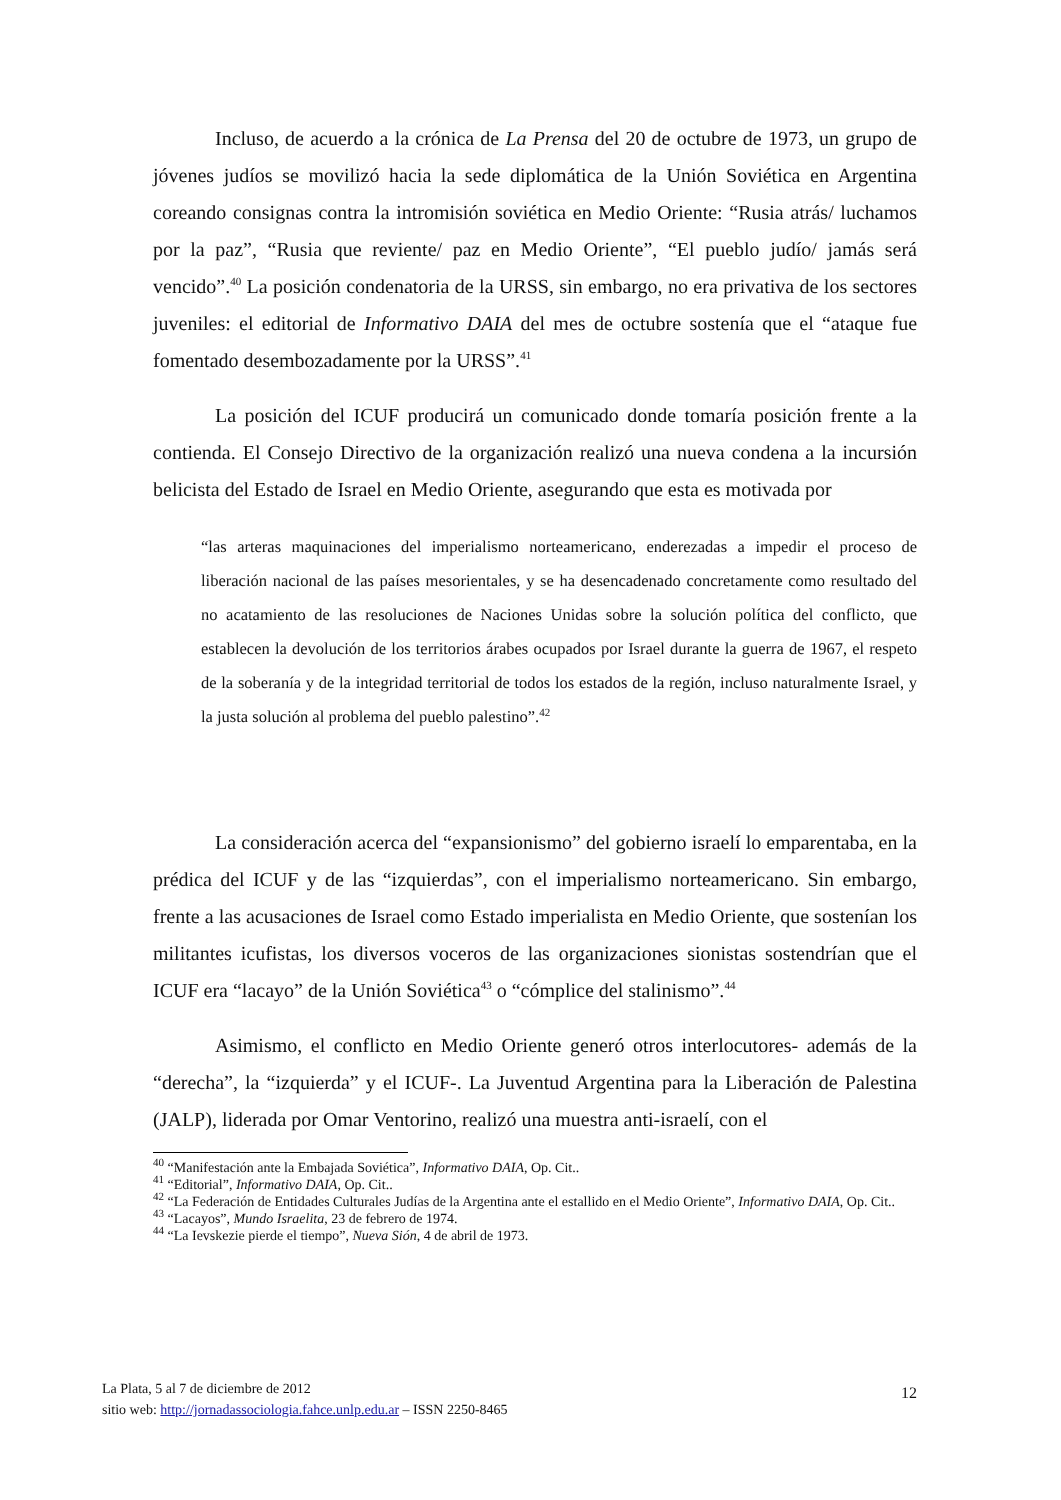Incluso, de acuerdo a la crónica de La Prensa del 20 de octubre de 1973, un grupo de jóvenes judíos se movilizó hacia la sede diplomática de la Unión Soviética en Argentina coreando consignas contra la intromisión soviética en Medio Oriente: “Rusia atrás/ luchamos por la paz”, “Rusia que reviente/ paz en Medio Oriente”, “El pueblo judío/ jamás será vencido”.<sup>40</sup> La posición condenatoria de la URSS, sin embargo, no era privativa de los sectores juveniles: el editorial de Informativo DAIA del mes de octubre sostenía que el “ataque fue fomentado desembozadamente por la URSS”.<sup>41</sup>
La posición del ICUF producirá un comunicado donde tomaría posición frente a la contienda. El Consejo Directivo de la organización realizó una nueva condena a la incursión belicista del Estado de Israel en Medio Oriente, asegurando que esta es motivada por
“las arteras maquinaciones del imperialismo norteamericano, enderezadas a impedir el proceso de liberación nacional de las países mesorientales, y se ha desencadenado concretamente como resultado del no acatamiento de las resoluciones de Naciones Unidas sobre la solución política del conflicto, que establecen la devolución de los territorios árabes ocupados por Israel durante la guerra de 1967, el respeto de la soberanía y de la integridad territorial de todos los estados de la región, incluso naturalmente Israel, y la justa solución al problema del pueblo palestino”.<sup>42</sup>
La consideración acerca del “expansionismo” del gobierno israelí lo emparentaba, en la prédica del ICUF y de las “izquierdas”, con el imperialismo norteamericano. Sin embargo, frente a las acusaciones de Israel como Estado imperialista en Medio Oriente, que sostenían los militantes icufistas, los diversos voceros de las organizaciones sionistas sostendrían que el ICUF era “lacayo” de la Unión Soviética<sup>43</sup> o “cómplice del stalinismo”.<sup>44</sup>
Asimismo, el conflicto en Medio Oriente generó otros interlocutores- además de la “derecha”, la “izquierda” y el ICUF-. La Juventud Argentina para la Liberación de Palestina (JALP), liderada por Omar Ventorino, realizó una muestra anti-israelí, con el
<sup>40</sup> “Manifestación ante la Embajada Soviética”, Informativo DAIA, Op. Cit..
<sup>41</sup> “Editorial”, Informativo DAIA, Op. Cit..
<sup>42</sup> “La Federación de Entidades Culturales Judías de la Argentina ante el estallido en el Medio Oriente”, Informativo DAIA, Op. Cit..
<sup>43</sup> “Lacayos”, Mundo Israelita, 23 de febrero de 1974.
<sup>44</sup> “La Ievskezie pierde el tiempo”, Nueva Sión, 4 de abril de 1973.
La Plata, 5 al 7 de diciembre de 2012
sitio web: http://jornadassociologia.fahce.unlp.edu.ar – ISSN 2250-8465
12